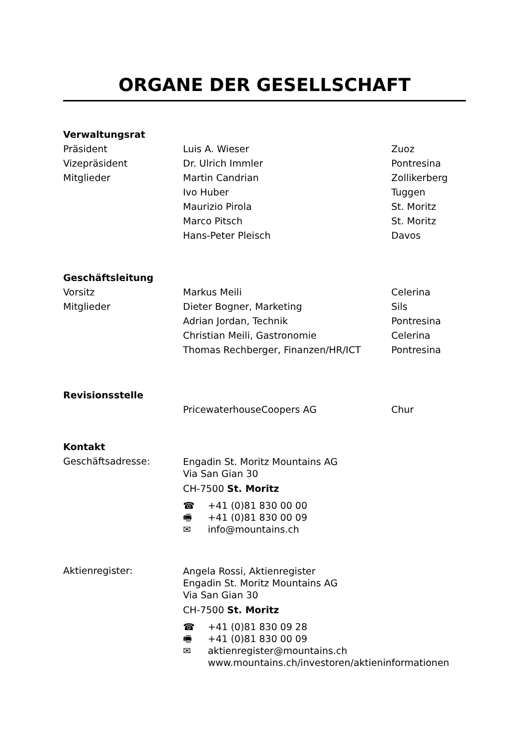ORGANE DER GESELLSCHAFT
| Verwaltungsrat | | |
| Präsident | Luis A. Wieser | Zuoz |
| Vizepräsident | Dr. Ulrich Immler | Pontresina |
| Mitglieder | Martin Candrian | Zollikerberg |
| | Ivo Huber | Tuggen |
| | Maurizio Pirola | St. Moritz |
| | Marco Pitsch | St. Moritz |
| | Hans-Peter Pleisch | Davos |
| Geschäftsleitung | | |
| Vorsitz | Markus Meili | Celerina |
| Mitglieder | Dieter Bogner, Marketing | Sils |
| | Adrian Jordan, Technik | Pontresina |
| | Christian Meili, Gastronomie | Celerina |
| | Thomas Rechberger, Finanzen/HR/ICT | Pontresina |
| Revisionsstelle | | |
| | PricewaterhouseCoopers AG | Chur |
| Kontakt | |
| Geschäftsadresse: | Engadin St. Moritz Mountains AG Via San Gian 30 CH-7500 St. Moritz ☎ +41 (0)81 830 00 00 🖷 +41 (0)81 830 00 09 ✉ info@mountains.ch |
| Aktienregister: | Angela Rossi, Aktienregister Engadin St. Moritz Mountains AG Via San Gian 30 CH-7500 St. Moritz ☎ +41 (0)81 830 09 28 🖷 +41 (0)81 830 00 09 ✉ aktienregister@mountains.ch www.mountains.ch/investoren/aktieninformationen |